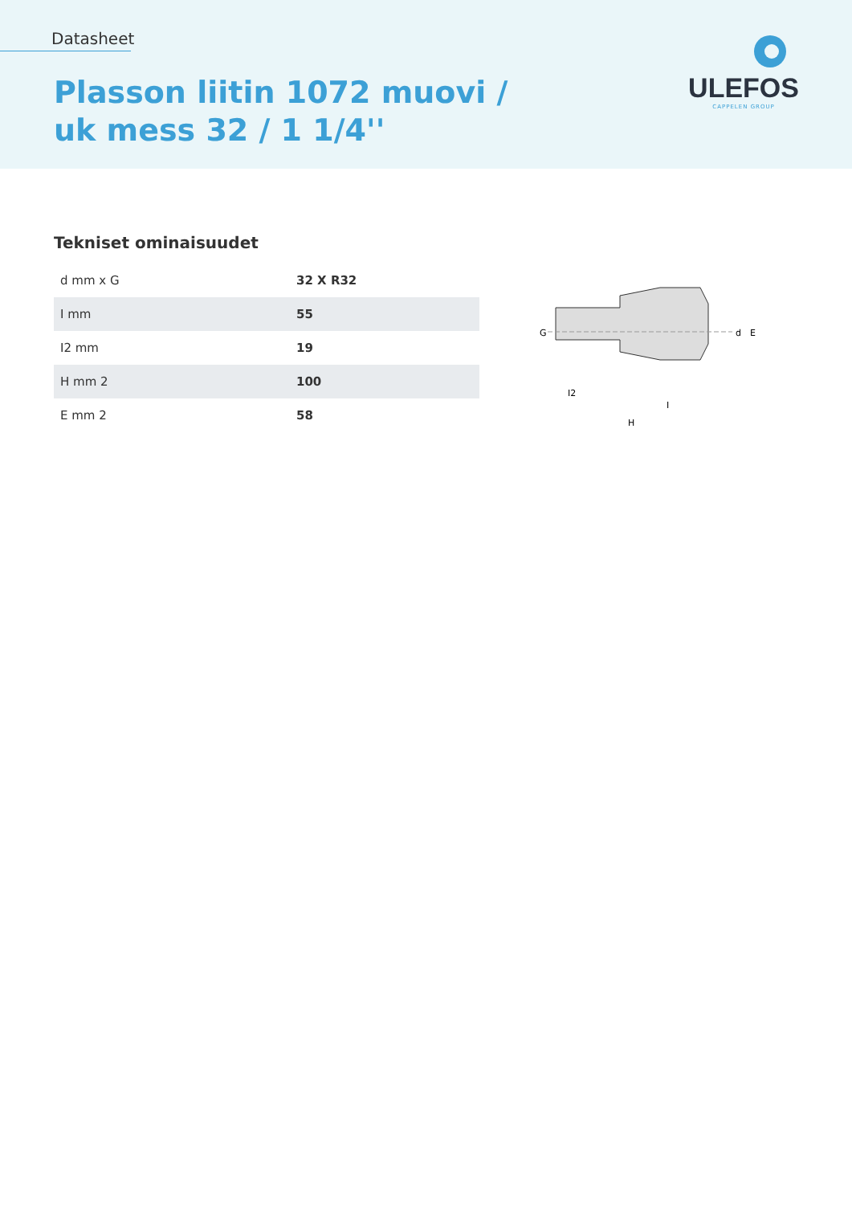Datasheet
Plasson liitin 1072 muovi /
uk mess 32 / 1 1/4''
ULEFOS
CAPPELEN GROUP
Tekniset ominaisuudet
| d mm x G | 32 X R32 |
| I mm | 55 |
| I2 mm | 19 |
| H mm 2 | 100 |
| E mm 2 | 58 |
G
d
E
I2
I
H